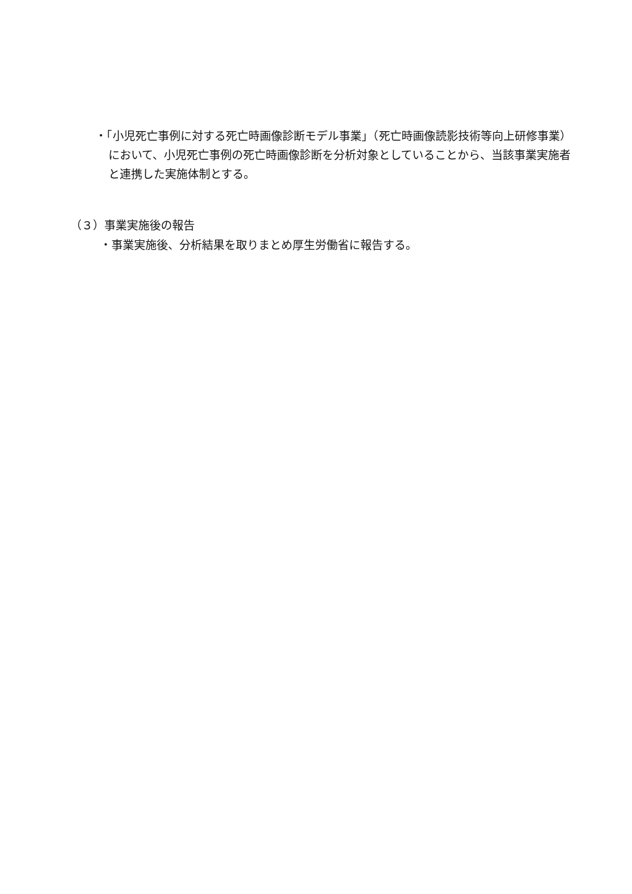・「小児死亡事例に対する死亡時画像診断モデル事業」（死亡時画像読影技術等向上研修事業）において、小児死亡事例の死亡時画像診断を分析対象としていることから、当該事業実施者と連携した実施体制とする。
（３）事業実施後の報告
・事業実施後、分析結果を取りまとめ厚生労働省に報告する。